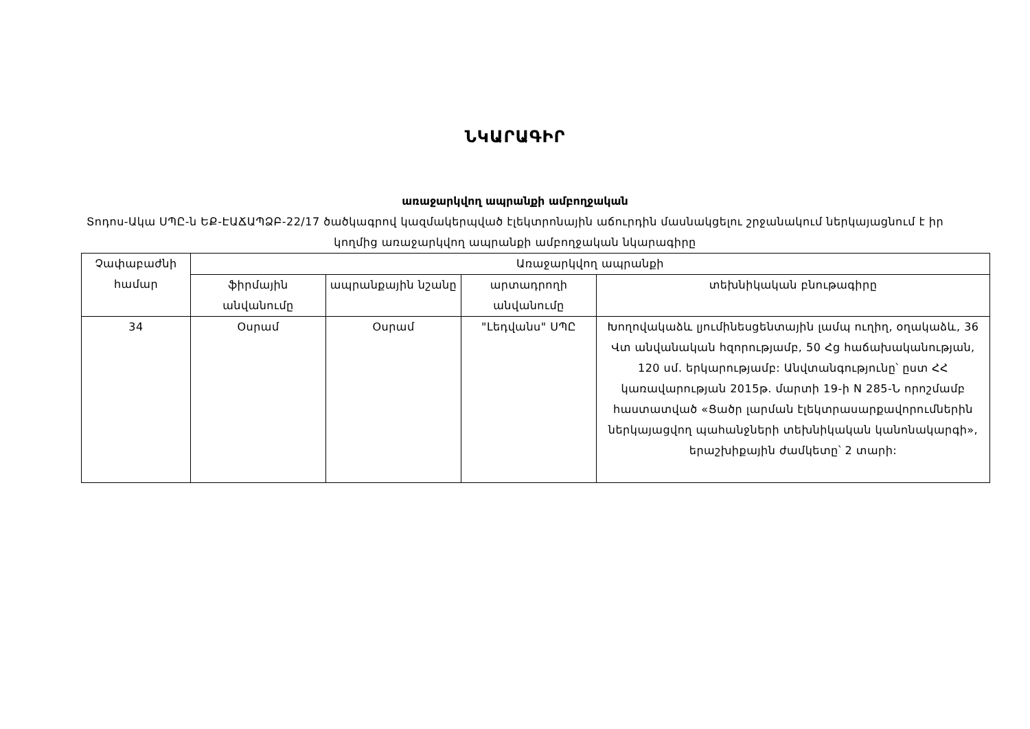ՆԿԱՐԱԳԻՐ
առաջարկվող ապրանքի ամբողջական
Տոդոս-Ակա ՍՊԸ-ն ԵՔ-ԷԱՃԱՊՁԲ-22/17 ծածկագրով կազմակերպված էլեկտրոնային աճուրդին մասնակցելու շրջանակում ներկայացնում է իր կողմից առաջարկվող ապրանքի ամբողջական նկարագիրը
| Չափաբաժնի համար | Առաջարկվող ապրանքի | | | |
| --- | --- | --- | --- | --- |
| | ֆիրմային անվանումը | ապրանքային նշանը | արտադրողի անվանումը | տեխնիկական բնութագիրը |
| 34 | Օսրամ | Օսրամ | "Լեդվանս" ՍՊԸ | Խողովակաձև լյումինեսցենտային լամպ ուղիղ, օղակաձև, 36 Վտ անվանական հզորությամբ, 50 Հց հաճախականության, 120 սմ. երկարությամբ: Անվտանգությունը՝ ըստ ՀՀ կառավարության 2015թ. մարտի 19-ի N 285-Ն որոշմամբ հաստատված «Ցածր լարման էլեկտրասարքավորումներին ներկայացվող պահանջների տեխնիկական կանոնակարգի», երաշխիքային ժամկետը՝ 2 տարի: |